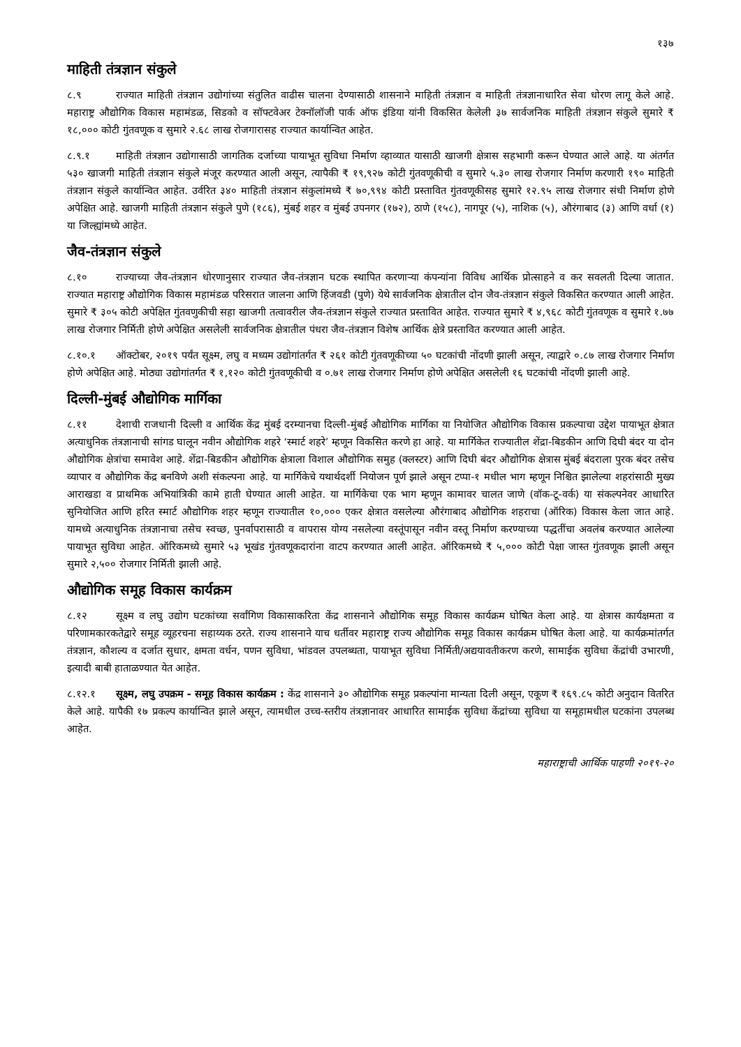१३७
माहिती तंत्रज्ञान संकुले
८.९ राज्यात माहिती तंत्रज्ञान उद्योगांच्या संतुलित वाढीस चालना देण्यासाठी शासनाने माहिती तंत्रज्ञान व माहिती तंत्रज्ञानाधारित सेवा धोरण लागू केले आहे. महाराष्ट्र औद्योगिक विकास महामंडळ, सिडको व सॉफ्टवेअर टेक्नॉलॉजी पार्क ऑफ इंडिया यांनी विकसित केलेली ३७ सार्वजनिक माहिती तंत्रज्ञान संकुले सुमारे ₹ १८,००० कोटी गुंतवणूक व सुमारे २.६८ लाख रोजगारासह राज्यात कार्यान्वित आहेत.
८.९.१ माहिती तंत्रज्ञान उद्योगासाठी जागतिक दर्जाच्या पायाभूत सुविधा निर्माण व्हाव्यात यासाठी खाजगी क्षेत्रास सहभागी करून घेण्यात आले आहे. या अंतर्गत ५३० खाजगी माहिती तंत्रज्ञान संकुले मंजूर करण्यात आली असून, त्यापैकी ₹ १९,९२७ कोटी गुंतवणूकीची व सुमारे ५.३० लाख रोजगार निर्माण करणारी १९० माहिती तंत्रज्ञान संकुले कार्यान्वित आहेत. उर्वरित ३४० माहिती तंत्रज्ञान संकुलांमध्ये ₹ ७०,९९४ कोटी प्रस्तावित गुंतवणूकीसह सुमारे १२.९५ लाख रोजगार संधी निर्माण होणे अपेक्षित आहे. खाजगी माहिती तंत्रज्ञान संकुले पुणे (१८६), मुंबई शहर व मुंबई उपनगर (१७२), ठाणे (१५८), नागपूर (५), नाशिक (५), औरंगाबाद (३) आणि वर्धा (१) या जिल्ह्यांमध्ये आहेत.
जैव-तंत्रज्ञान संकुले
८.१० राज्याच्या जैव-तंत्रज्ञान धोरणानुसार राज्यात जैव-तंत्रज्ञान घटक स्थापित करणाऱ्या कंपन्यांना विविध आर्थिक प्रोत्साहने व कर सवलती दिल्या जातात. राज्यात महाराष्ट्र औद्योगिक विकास महामंडळ परिसरात जालना आणि हिंजवडी (पुणे) येथे सार्वजनिक क्षेत्रातील दोन जैव-तंत्रज्ञान संकुले विकसित करण्यात आली आहेत. सुमारे ₹ ३०५ कोटी अपेक्षित गुंतवणुकीची सहा खाजगी तत्वावरील जैव-तंत्रज्ञान संकुले राज्यात प्रस्तावित आहेत. राज्यात सुमारे ₹ ४,९६८ कोटी गुंतवणूक व सुमारे १.७७ लाख रोजगार निर्मिती होणे अपेक्षित असलेली सार्वजनिक क्षेत्रातील पंधरा जैव-तंत्रज्ञान विशेष आर्थिक क्षेत्रे प्रस्तावित करण्यात आली आहेत.
८.१०.१ ऑक्टोबर, २०१९ पर्यंत सूक्ष्म, लघु व मध्यम उद्योगांतर्गत ₹ २६१ कोटी गुंतवणूकीच्या ५० घटकांची नोंदणी झाली असून, त्याद्वारे ०.८७ लाख रोजगार निर्माण होणे अपेक्षित आहे. मोठ्या उद्योगांतर्गत ₹ १,१२० कोटी गुंतवणूकीची व ०.७१ लाख रोजगार निर्माण होणे अपेक्षित असलेली १६ घटकांची नोंदणी झाली आहे.
दिल्ली-मुंबई औद्योगिक मार्गिका
८.११ देशाची राजधानी दिल्ली व आर्थिक केंद्र मुंबई दरम्यानचा दिल्ली-मुंबई औद्योगिक मार्गिका या नियोजित औद्योगिक विकास प्रकल्पाचा उद्देश पायाभूत क्षेत्रात अत्याधुनिक तंत्रज्ञानाची सांगड घालून नवीन औद्योगिक शहरे ‘स्मार्ट शहरे’ म्हणून विकसित करणे हा आहे. या मार्गिकेत राज्यातील शेंद्रा-बिडकीन आणि दिघी बंदर या दोन औद्योगिक क्षेत्रांचा समावेश आहे. शेंद्रा-बिडकीन औद्योगिक क्षेत्राला विशाल औद्योगिक समुह (क्लस्टर) आणि दिघी बंदर औद्योगिक क्षेत्रास मुंबई बंदराला पुरक बंदर तसेच व्यापार व औद्योगिक केंद्र बनविणे अशी संकल्पना आहे. या मार्गिकेचे यथार्थदर्शी नियोजन पूर्ण झाले असून टप्पा-१ मधील भाग म्हणून निश्चित झालेल्या शहरांसाठी मुख्य आराखडा व प्राथमिक अभियांत्रिकी कामे हाती घेण्यात आली आहेत. या मार्गिकेचा एक भाग म्हणून कामावर चालत जाणे (वॉक-टू-वर्क) या संकल्पनेवर आधारित सुनियोजित आणि हरित स्मार्ट औद्योगिक शहर म्हणून राज्यातील १०,००० एकर क्षेत्रात वसलेल्या औरंगाबाद औद्योगिक शहराचा (ऑरिक) विकास केला जात आहे. यामध्ये अत्याधुनिक तंत्रज्ञानाचा तसेच स्वच्छ, पुनर्वापरासाठी व वापरास योग्य नसलेल्या वस्तूंपासून नवीन वस्तू निर्माण करण्याच्या पद्धतींचा अवलंब करण्यात आलेल्या पायाभूत सुविधा आहेत. ऑरिकमध्ये सुमारे ५३ भूखंड गुंतवणूकदारांना वाटप करण्यात आली आहेत. ऑरिकमध्ये ₹ ५,००० कोटी पेक्षा जास्त गुंतवणूक झाली असून सुमारे २,५०० रोजगार निर्मिती झाली आहे.
औद्योगिक समूह विकास कार्यक्रम
८.१२ सूक्ष्म व लघु उद्योग घटकांच्या सर्वांगिण विकासाकरिता केंद्र शासनाने औद्योगिक समूह विकास कार्यक्रम घोषित केला आहे. या क्षेत्रास कार्यक्षमता व परिणामकारकतेद्वारे समूह व्यूहरचना सहाय्यक ठरते. राज्य शासनाने याच धर्तीवर महाराष्ट्र राज्य औद्योगिक समूह विकास कार्यक्रम घोषित केला आहे. या कार्यक्रमांतर्गत तंत्रज्ञान, कौशल्य व दर्जात सुधार, क्षमता वर्धन, पणन सुविधा, भांडवल उपलब्धता, पायाभूत सुविधा निर्मिती/अद्ययावतीकरण करणे, सामाईक सुविधा केंद्रांची उभारणी, इत्यादी बाबी हाताळण्यात येत आहेत.
८.१२.१ सूक्ष्म, लघु उपक्रम - समूह विकास कार्यक्रम : केंद्र शासनाने ३० औद्योगिक समूह प्रकल्पांना मान्यता दिली असून, एकूण ₹ १६९.८५ कोटी अनुदान वितरित केले आहे. यापैकी १७ प्रकल्प कार्यान्वित झाले असून, त्यामधील उच्च-स्तरीय तंत्रज्ञानावर आधारित सामाईक सुविधा केंद्रांच्या सुविधा या समूहामधील घटकांना उपलब्ध आहेत.
महाराष्ट्राची आर्थिक पाहणी २०१९-२०